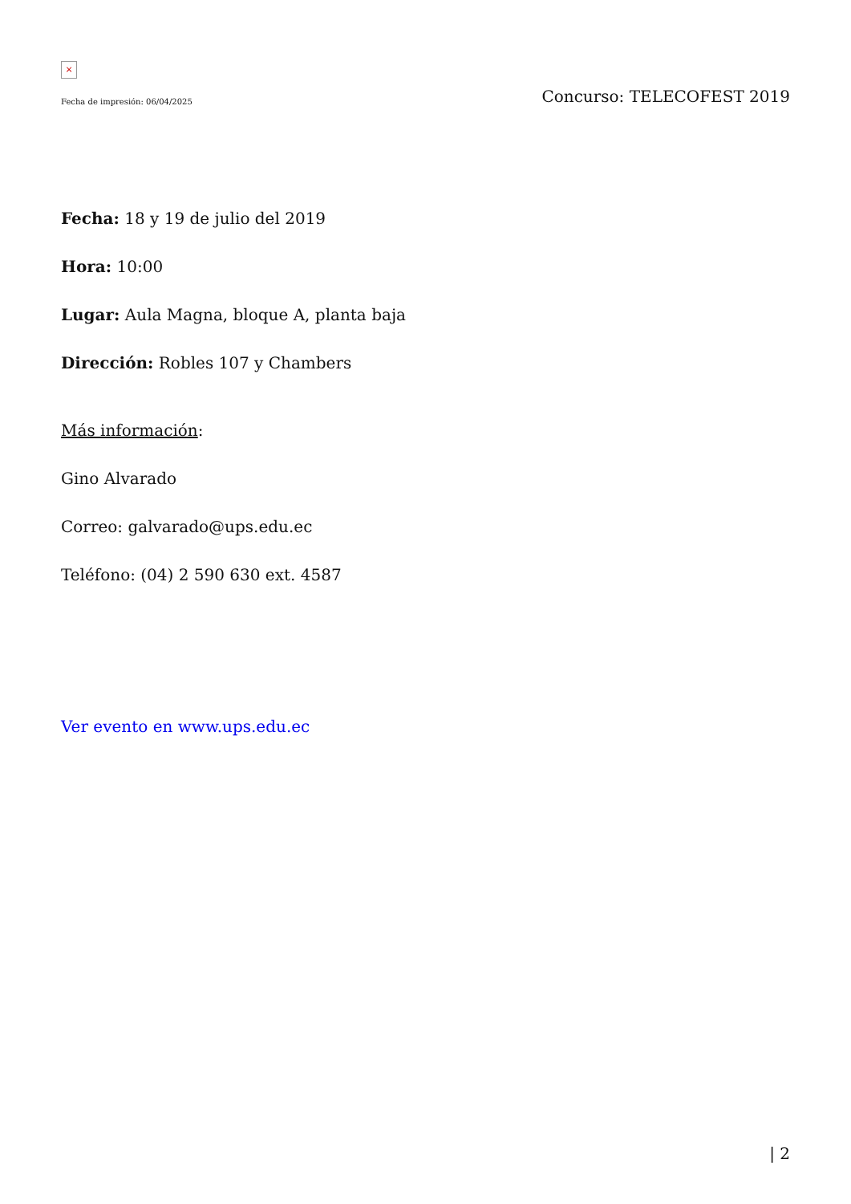×
Fecha de impresión: 06/04/2025 Concurso: TELECOFEST 2019
Fecha: 18 y 19 de julio del 2019
Hora: 10:00
Lugar: Aula Magna, bloque A, planta baja
Dirección: Robles 107 y Chambers
Más información:
Gino Alvarado
Correo: galvarado@ups.edu.ec
Teléfono: (04) 2 590 630 ext. 4587
Ver evento en www.ups.edu.ec
| 2